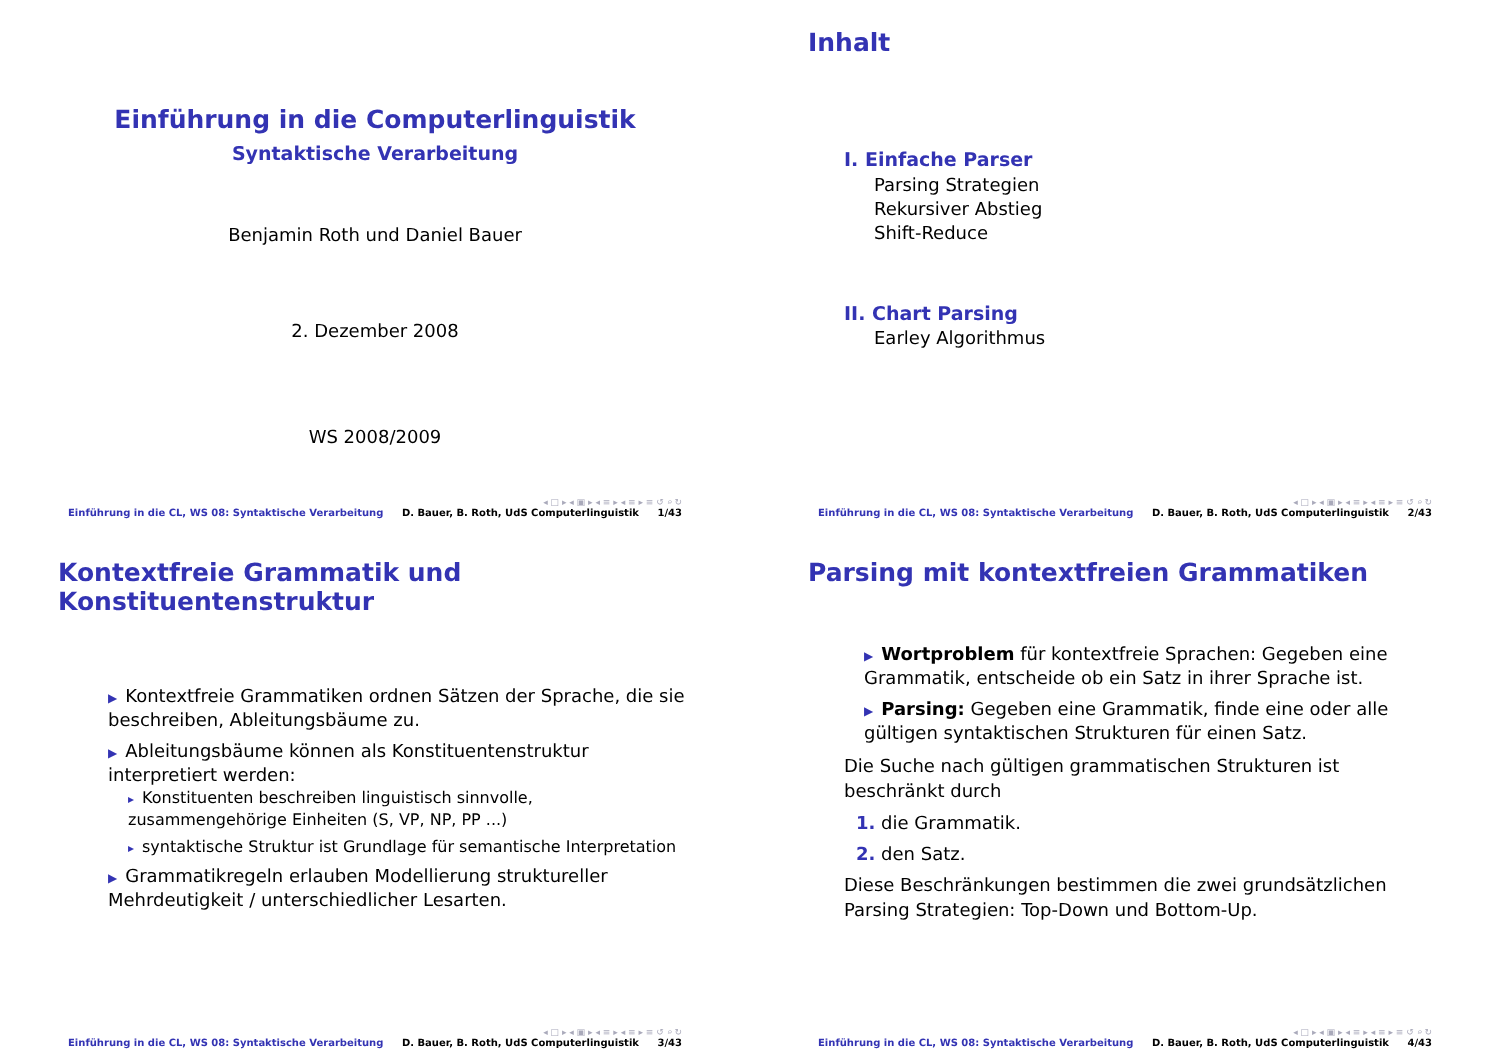Einführung in die Computerlinguistik
Syntaktische Verarbeitung
Benjamin Roth und Daniel Bauer
2. Dezember 2008
WS 2008/2009
◂ □ ▸ ◂ ▣ ▸ ◂ ≡ ▸ ◂ ≡ ▸ ≡ ↺ ⌕ ↻
Einführung in die CL, WS 08: Syntaktische Verarbeitung D. Bauer, B. Roth, UdS Computerlinguistik 1/43
Inhalt
I. Einfache Parser
Parsing Strategien
Rekursiver Abstieg
Shift-Reduce
II. Chart Parsing
Earley Algorithmus
◂ □ ▸ ◂ ▣ ▸ ◂ ≡ ▸ ◂ ≡ ▸ ≡ ↺ ⌕ ↻
Einführung in die CL, WS 08: Syntaktische Verarbeitung D. Bauer, B. Roth, UdS Computerlinguistik 2/43
Kontextfreie Grammatik und Konstituentenstruktur
▶ Kontextfreie Grammatiken ordnen Sätzen der Sprache, die sie beschreiben, Ableitungsbäume zu.
▶ Ableitungsbäume können als Konstituentenstruktur interpretiert werden:
▸ Konstituenten beschreiben linguistisch sinnvolle, zusammengehörige Einheiten (S, VP, NP, PP ...)
▸ syntaktische Struktur ist Grundlage für semantische Interpretation
▶ Grammatikregeln erlauben Modellierung struktureller Mehrdeutigkeit / unterschiedlicher Lesarten.
◂ □ ▸ ◂ ▣ ▸ ◂ ≡ ▸ ◂ ≡ ▸ ≡ ↺ ⌕ ↻
Einführung in die CL, WS 08: Syntaktische Verarbeitung D. Bauer, B. Roth, UdS Computerlinguistik 3/43
Parsing mit kontextfreien Grammatiken
▶ Wortproblem für kontextfreie Sprachen: Gegeben eine Grammatik, entscheide ob ein Satz in ihrer Sprache ist.
▶ Parsing: Gegeben eine Grammatik, finde eine oder alle gültigen syntaktischen Strukturen für einen Satz.
Die Suche nach gültigen grammatischen Strukturen ist beschränkt durch
1. die Grammatik.
2. den Satz.
Diese Beschränkungen bestimmen die zwei grundsätzlichen Parsing Strategien: Top-Down und Bottom-Up.
◂ □ ▸ ◂ ▣ ▸ ◂ ≡ ▸ ◂ ≡ ▸ ≡ ↺ ⌕ ↻
Einführung in die CL, WS 08: Syntaktische Verarbeitung D. Bauer, B. Roth, UdS Computerlinguistik 4/43